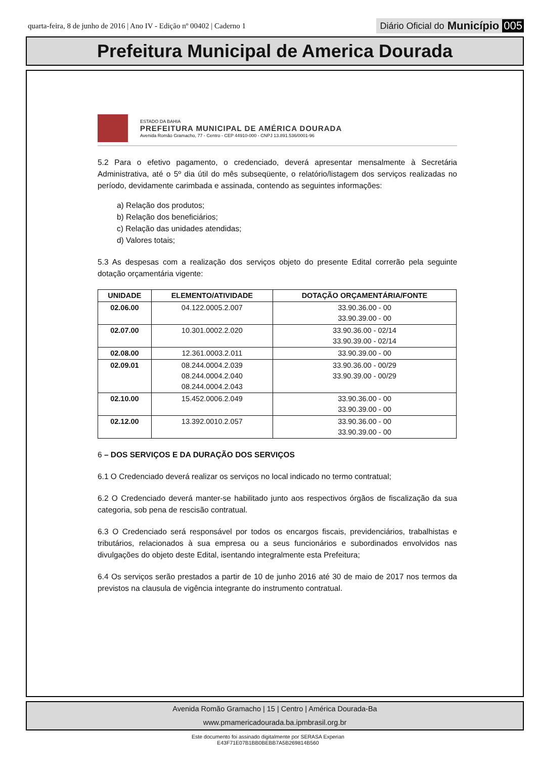quarta-feira, 8 de junho de 2016 | Ano IV - Edição nº 00402 | Caderno 1
Diário Oficial do Município 005
Prefeitura Municipal de America Dourada
ESTADO DA BAHIA
PREFEITURA MUNICIPAL DE AMÉRICA DOURADA
Avenida Romão Gramacho, 77 - Centro - CEP 44910-000 - CNPJ 13.891.536/0001-96
5.2 Para o efetivo pagamento, o credenciado, deverá apresentar mensalmente à Secretária Administrativa, até o 5º dia útil do mês subseqüente, o relatório/listagem dos serviços realizadas no período, devidamente carimbada e assinada, contendo as seguintes informações:
a) Relação dos produtos;
b) Relação dos beneficiários;
c) Relação das unidades atendidas;
d) Valores totais;
5.3 As despesas com a realização dos serviços objeto do presente Edital correrão pela seguinte dotação orçamentária vigente:
| UNIDADE | ELEMENTO/ATIVIDADE | DOTAÇÃO ORÇAMENTÁRIA/FONTE |
| --- | --- | --- |
| 02.06.00 | 04.122.0005.2.007 | 33.90.36.00 - 00 33.90.39.00 - 00 |
| 02.07.00 | 10.301.0002.2.020 | 33.90.36.00 - 02/14 33.90.39.00 - 02/14 |
| 02.08.00 | 12.361.0003.2.011 | 33.90.39.00 - 00 |
| 02.09.01 | 08.244.0004.2.039 08.244.0004.2.040 08.244.0004.2.043 | 33.90.36.00 - 00/29 33.90.39.00 - 00/29 |
| 02.10.00 | 15.452.0006.2.049 | 33.90.36.00 - 00 33.90.39.00 - 00 |
| 02.12.00 | 13.392.0010.2.057 | 33.90.36.00 - 00 33.90.39.00 - 00 |
6 – DOS SERVIÇOS E DA DURAÇÃO DOS SERVIÇOS
6.1 O Credenciado deverá realizar os serviços no local indicado no termo contratual;
6.2 O Credenciado deverá manter-se habilitado junto aos respectivos órgãos de fiscalização da sua categoria, sob pena de rescisão contratual.
6.3 O Credenciado será responsável por todos os encargos fiscais, previdenciários, trabalhistas e tributários, relacionados à sua empresa ou a seus funcionários e subordinados envolvidos nas divulgações do objeto deste Edital, isentando integralmente esta Prefeitura;
6.4 Os serviços serão prestados a partir de 10 de junho 2016 até 30 de maio de 2017 nos termos da previstos na clausula de vigência integrante do instrumento contratual.
Avenida Romão Gramacho | 15 | Centro | América Dourada-Ba
www.pmamericadourada.ba.ipmbrasil.org.br
Este documento foi assinado digitalmente por SERASA Experian
E43F71E07B1BB0BEBB7A5B269814B560